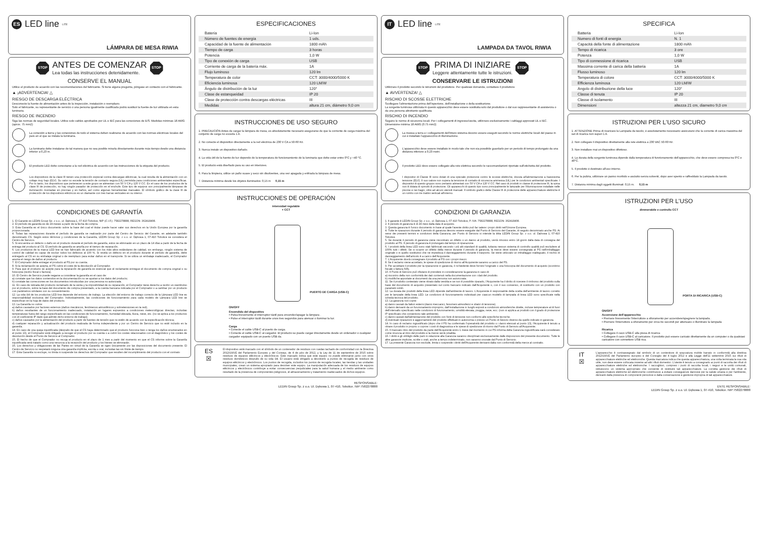ES LED line LITE
LÁMPARA DE MESA RIWIA
STOP
ANTES DE COMENZAR
Lea todas las instrucciones detenidamente.
STOP
CONSERVE EL MANUAL
Utilice el producto de acuerdo con las recomendaciones del fabricante. Si tiene alguna pregunta, póngase en contacto con el fabricante.
▲ ¡ADVERTENCIA! △
RIESGO DE DESCARGA ELÉCTRICA
Desconecte la fuente de alimentación antes de la inspección, instalación o reemplazo.
Solo el fabricante, su representante de servicio o una persona igualmente cualificada podrá sustituir la fuente de luz utilizada en esta luminaria.
RIESGO DE INCENDIO
Siga las normas de seguridad locales. Utilice solo cables aprobados por UL e IEC para las conexiones de E/S. Medidas mínimas 18 AWG (aprox. 75 mm2)
La conexión a tierra y las conexiones de todo el sistema deben realizarse de acuerdo con las normas eléctricas locales del país en el que se instala la luminaria.
La luminaria debe instalarse de tal manera que no sea posible mirarla directamente durante más tiempo desde una distancia inferior a 0,23 m.
El producto LED debe conectarse a la red eléctrica de acuerdo con las instrucciones de la etiqueta del producto.
Los dispositivos de la clase III tienen una protección especial contra descargas eléctricas, la cual resulta de la alimentación con un voltaje muy bajo (ELV). Su valor no excede la tensión de contacto segura (UL) permitida para condiciones ambientales específicas. Por lo tanto, los dispositivos que pertenecen a este grupo se alimentan con 50 V CA y 120 V CC. En el caso de los productos de la clase III de protección, no hay ningún pasador de protección en el enchufe. Este tipo de equipos son principalmente lámparas de iluminación montadas en piscinas y en baños, así como algunas herramientas manuales. El símbolo gráfico de la clase III de protección de los dispositivos eléctricos es un diamante con tres barras verticales en su interior.
CONDICIONES DE GARANTÍA
1. El Garante es LEDIN Group Sp. z o.o., ul. Dębowa 1, 07-410 Tobolice, NIP (C.I.F.): 7582278888, REGON: 362418408.
2. El período de garantía es de 24 meses a partir de la fecha de compra.
3. Esta Garantía es el único documento sobre la base del cual el titular puede hacer valer sus derechos en la Unión Europea por la garantía proporcionada.
4. Todas las reparaciones durante el período de garantía se realizarán por parte del Centro de Servicio del Garante, en adelante también denominado CS. Según estos términos y condiciones de la Garantía, LEDIN Group Sp. z o.o. ul. Dębowa 1, 07-410 Tobolice se considera el Centro de Servicio.
5. Si encuentra un defecto o daño en el producto durante el período de garantía, estos se eliminarán en un plazo de 14 días a partir de la fecha de entrega del producto al CS. El período de garantía se amplía por el tiempo de reparación.
6. Los productos de la marca LED line se han fabricado de acuerdo con los más altos estándares de calidad, sin embargo, ningún sistema de control de calidad es capaz de excluir todos los defectos al 100 %. Si revela un defecto en el producto durante el período de garantía, debe entregarlo al CS en su embalaje original o de reemplazo para evitar daños en el transporte. Si se utiliza un embalaje inadecuado, el Comprador asume el riesgo de daños al producto.
7. El Comprador debe entregar el producto al PS por su cuenta.
8. Si la reclamación se acepta, el PS cubre el coste de la devolución al Comprador.
9. Para que el producto se acepte para la reparación de garantía es esencial que el reclamante entregue el documento de compra original o su fotocopia (recibo fiscal o factura).
10. El Centro de Servicio puede negarse a considerar la garantía en el caso de:
a) constate que los datos contenidos en la documentación no se ajustan a los datos del producto;
b) constate las correcciones en los documentos introducidas por una persona no autorizada.
11. En caso de retirada del producto reclamado de la venta y la imposibilidad de su reparación, el Comprador tiene derecho a recibir un reembolso por el producto, sobre la base del documento de compra presentado, a la cuenta bancaria indicada por el Comprador o a cambiar por un producto con parámetros similares con su consentimiento.
12. La vida útil de los productos LED line depende del entorno de trabajo. La elección del entorno de trabajo correcto de la Lámpara LED line es responsabilidad exclusiva del Comprador. Individualmente, las condiciones de funcionamiento para cada modelo de Lámpara LED line se especifican en la hoja de datos del producto.
13. La Garantía no cubre:
a) daños causados por factores externos (daños mecánicos, fenómenos atmosféricos y sobretensiones en la red);
b) daños resultantes de un funcionamiento inadecuado, instalación en lugares expuestos a condiciones meteorológicas directas, incluidas temperaturas fuera del rango especificado en las condiciones de funcionamiento, humedad elevada, lluvia, nieve, etc. (no se aplica a los productos con el coeficiente IP dado que admite dicho entorno de trabajo);
c) daños causados por la alimentación del producto a partir de fuentes de tensión que no estén de acuerdo con la especificación técnica;
d) cualquier reparación y actualización del producto realizada de forma independiente y por un Centro de Servicio que no esté incluido en la garantía.
14. En caso de una queja injustificada (después de que el CS haya determinado que el producto funciona bien o tenga los daños enumerados en el punto 13), el Comprador está obligado a recoger el producto por su cuenta o a cubrir los costes relacionados con el diagnóstico y los costes de devolución desde el Punto de Servicio al Comprador.
15. El hecho de que el Comprador no recoja el producto en el plazo de 1 mes a partir del momento en que el CS informe sobre la Garantía injustificada será tratado como una renuncia a la recepción del producto y los bienes se eliminarán.
16. Los derechos y obligaciones de las Partes en virtud de la Garantía se rigen únicamente por las disposiciones del documento presente. El Centro de Servicio no respetará ninguna otra garantía implícita, escrita u oral, incluidas las sin límite de tiempo.
17. Esta Garantía no excluye, no limita ni suspende los derechos del Comprador que resulten del incumplimiento del producto con el contrato
ESPECIFICACIONES
| Batería | Li-Ion |
| Número de fuentes de energía | 1 uds. |
| Capacidad de la fuente de alimentación | 1800 mAh |
| Tiempo de carga | 3 horas |
| Potencia | 1,0 W |
| Tipo de conexión de carga | USB |
| Corriente de carga de la batería máx. | 1A |
| Flujo luminoso | 120 lm |
| Temperatura de color | CCT: 3000/4000/5000 K |
| Eficiencia luminosa | 120 LM/W |
| Ángulo de distribución de la luz | 120° |
| Clase de estanqueidad | IP 20 |
| Clase de protección contra descargas eléctricas | III |
| Medidas | altura 21 cm, diámetro 9,0 cm |
INSTRUCCIONES DE USO SEGURO
1. PRECAUCIÓN Antes de cargar la lámpara de mesa, es absolutamente necesario asegurarse de que la corriente de carga máxima del conjunto de carga no exceda 1 A.
2. No conecte el dispositivo directamente a la red eléctrica de 230 V CA a 50-60 Hz.
3. Nunca instale un dispositivo dañado.
4. La vida útil de la fuente de luz depende de la temperatura de funcionamiento de la luminaria que debe estar entre 0°C y +40 °C.
5. El producto está diseñado para su uso en interiores.
6. Para la limpieza, utilice un paño suave y seco sin disolventes, una vez apagada y enfriada la lámpara de mesa.
7. Distancia mínima desde los objetos iluminados: 0,15 m 0,15 m
INSTRUCCIONES DE OPERACIÓN
intensidad regulable
+ CCT
PUERTO DE CARGA (USB-C)
ON/OFF
Encendido del dispositivo
• Pulsa brevemente el interruptor táctil para encender/apagar la lámpara .
• Pulse el interruptor táctil durante unos tres segundos para atenuar o iluminar la luz.
Carga
• Conecte el cable USB-C al puerto de carga.
• Conecte el cable USB-C al cargador. El producto se puede cargar directamente desde un ordenador o cualquier cargador equipado con un puerto USB da.
ES
☒
El dispositivo está marcado con el símbolo de un contenedor de residuos con ruedas tachado de conformidad con la Directiva 2012/19/UE del Parlamento Europeo y del Consejo, de 4 de julio de 2012, y la Ley de 11 de septiembre de 2015 sobre residuos de equipos eléctricos y electrónicos. Este marcado indica que este equipo no puede eliminarse junto con otros residuos domésticos después de su vida útil. El usuario está obligado a devolverlo a puntos de recogida de residuos de equipos eléctricos y electrónicos. Los puntos de recogida, incluidos los puntos de recogida locales, las tiendas y las unidades municipales, crean un sistema apropiado para devolver este equipo. La manipulación adecuada de los residuos de equipos eléctricos y electrónicos contribuye a evitar consecuencias perjudiciales para la salud humana y el medio ambiente como resultado de la presencia de componentes peligrosos, el almacenamiento y tratamiento inadecuados de dichos equipos.
RESPONSABLE:
LEDIN Group Sp. z o.o. Ul. Dębowa 1, 07-410, Tobolice. NIP:7582278888
IT LED line LITE
LAMPADA DA TAVOL RIWIA
STOP
PRIMA DI INIZIARE
Leggere attentamente tutte le istruzioni.
STOP
CONSERVARE LE ISTRUZIONI
Utilizzare il prodotto secondo le istruzioni del produttore. Per qualsiasi domanda, contattare il produttore
▲ AVVERTENZA! △
RISCHIO DI SCOSSE ELETTRICHE
Scollegare l'alimentazione prima dell'ispezione, dell'installazione o della sostituzione.
La sorgente luminosa utilizzata in questo apparecchio deve essere sostituita solo dal produttore o dal suo rappresentante di assistenza o da una persona altrettanto qualificata.
RISCHIO DI INCENDIO
Seguire le norme di sicurezza locali. Per i collegamenti di ingresso/uscita, utilizzare esclusivamente i cablaggi approvati UL e IEC. Dimensione minima 18 AWG (0.75 mm2)
La messa a terra e i collegamenti dell'intero sistema devono essere eseguiti secondo le norme elettriche locali del paese in cui è installato l'apparecchio di illuminazione.
L'apparecchio deve essere installato in modo tale che non sia possibile guardarlo per un periodo di tempo prolungato da una distanza inferiore a 0,23 metri.
Il prodotto LED deve essere collegato alla rete elettrica secondo le raccomandazioni riportate sull'etichetta del prodotto.
I dispositivi di Classe III sono dotati di una speciale protezione contro le scosse elettriche, dovuta all'alimentazione a bassissima tensione (ELV). Il suo valore non supera la tensione di contatto di sicurezza ammessa (UL) per le condizioni ambientali specificate. I dispositivi di questo gruppo sono pertanto alimentati con 50 V CA e 120 V CC. Nel caso di prodotti in classe di protezione III, la spina non è dotata di spinotti di protezione. Gli apparecchi di questo tipo sono principalmente le lampade per l'illuminazione installate nelle piscine e nei bagni, oltre ad alcuni utensili manuali. Il simbolo grafico della Classe III di protezione delle apparecchiature elettriche è un rombo con tre trattini verticali all'interno.
CONDIZIONI DI GARANZIA
1. Il garante è LEDIN Group Sp. z o.o., ul. Dębowa 1, 07-410 Tobolice, P. IVA: 7582278888, REGON: 362418408.
2. Il periodo di garanzia è di 24 mesi dalla data di acquisto.
3. Questa garanzia è l'unico documento in base al quale l'avente diritto può far valere i propri diritti nell'Unione Europea.
4. Tutte le riparazioni durante il periodo di garanzia devono essere eseguite dal Punto di Servizio del Garante, di seguito denominato anche PS. Ai sensi dei presenti termini e condizioni della Garanzia, per Punto di Servizio si intende la ditta LEDIN Group Sp. z o.o. ul. Dębowa 1, 07-410 Tobolice.
5. Se durante il periodo di garanzia viene riscontrato un difetto o un danno al prodotto, verrà rimosso entro 14 giorni dalla data di consegna del prodotto al PS. Il periodo di garanzia è prolungato dal tempo di riparazione.
6. I prodotti della linea LED sono stati fabbricati secondo i più alti standard di qualità, tuttavia nessun sistema di controllo qualità può escludere al 100% tutti i difetti. Se si scopre un difetto della merce durante il periodo di garanzia, la merce deve essere consegnata al PS nell'imballaggio originale o in quello sostitutivo che ne impedisca il danneggiamento durante il trasporto. Se viene utilizzato un imballaggio inadeguato, il rischio di danneggiamento dell'articolo è a carico dell'Acquirente.
7. L'Acquirente dovrà consegnare il prodotto al PS con i propri mezzi.
8. Se il reclamo viene accettato, le spese di spedizione di ritorno all'Acquirente saranno a carico del PS.
9. Per accettare il prodotto per la riparazione in garanzia, il richiedente deve fornire l'originale o una fotocopia del documento di acquisto (scontrino fiscale o fattura IVA).
10. Il Punto di Servizio può rifiutarsi di prendere in considerazione la garanzia in caso di:
a) riscontro della non conformità dei dati contenuti nella documentazione con i dati del prodotto.
b) modifiche apportate ai documenti da una persona non autorizzata.
11. Se il prodotto contestato viene ritirato dalla vendita e se non è possibile ripararlo, l'Acquirente ha il diritto di ricevere il rimborso del prodotto sulla base del documento di acquisto presentato sul conto bancario indicato dall'Acquirente o, con il suo consenso, di sostituirlo con un prodotto con parametri simili.
12. La durata dei prodotti della linea LED dipende dall'ambiente di lavoro. L'Acquirente è responsabile della scelta dell'ambiente di lavoro corretto per le lampade della linea LED. Le condizioni di funzionamento individuali per ciascun modello di lampada di linea LED sono specificate nella scheda tecnica del prodotto.
13. La garanzia non copre:
a) danni causati da fattori esterni (danni meccanici, fenomeni atmosferici e sbalzi di tensione).
b) danni derivanti da un funzionamento improprio, dall'installazione in luoghi esposti a condizioni atmosferiche dirette, incluse temperature al di fuori dell'intervallo specificato nelle condizioni di funzionamento, umidità elevata, pioggia, neve, ecc. (non si applica ai prodotti con il grado di protezione IP specificato che consentono tale ambiente).
c) danni causati dall'alimentazione del prodotto con fonti di tensione non conformi alle specifiche tecniche.
d) eventuali riparazioni e aggiornamenti del prodotto effettuati in autonomia o presso un Punto di Sevizio diverso da quello indicato in garanzia.
14. In caso di reclamo ingiustificato (dopo che il PS ha confermato l'operatività del prodotto o i danni elencati al punto 13), l'Acquirente è tenuto a ritirare il prodotto in proprio o coprire i costi di diagnostica e le spese di spedizione di ritorno dal Punto di Servizio all'Acquirente.
15. Il mancato ritiro del prodotto da parte dell'Acquirente entro 1 mese dal momento in cui PS informa della Garanzia ingiustificata sarà considerato come rinuncia al ritiro del prodotto e la merce verrà smaltita.
16. I diritti e gli obblighi delle parti in relazione alla Garanzia saranno disciplinati esclusivamente dalle disposizioni del presente documento. Tutte le altre garanzie implicite, scritte o orali, anche a tempo indeterminato, non saranno onorate dal Punto di Servizio.
17. La presente Garanzia non esclude, limita o sospende i diritti dell'Acquirente derivanti dalla non conformità della merce al contratto.
SPECIFICA
| Batteria | Li-Ion |
| Numero di fonti di energia | N. 1 |
| Capacità della fonte di alimentazione | 1800 mAh |
| Tempo di ricarica | 3 ore |
| Potenza | 1,0 W |
| Tipo di connessione di ricarica | USB |
| Massima corrente di carica della batteria | 1A |
| Flusso luminoso | 120 lm |
| Temperatura di colore | CCT: 3000/4000/5000 K |
| Efficienza luminosa | 120 LM/W |
| Angolo di distribuzione della luce | 120° |
| Classe di tenuta | IP 20 |
| Classe di isolamento | III |
| Dimensioni | altezza 21 cm, diametro 9,0 cm |
ISTRUZIONI PER L'USO SICURO
1. ATTENZIONE Prima di ricaricare la Lampada da tavolo, è assolutamente necessario assicurarsi che la corrente di carica massima del set di ricarica non superi 1 A.
2. Non collegare il dispositivo direttamente alla rete elettrica a 230 VAC 50-60 Hz.
3. Non installare mai un dispositivo difettoso.
4. La durata della sorgente luminosa dipende dalla temperatura di funzionamento dell'apparecchio, che deve essere compresa tra 0°C e 40°C.
5. Il prodotto è destinato all'uso interno.
6. Per la pulizia, utilizzare un panno morbido e asciutto senza solventi, dopo aver spento e raffreddato la Lampada da tavolo.
7. Distanza minima dagli oggetti illuminati: 0,15 m. 0,15 m
ISTRUZIONI PER L'USO
dimmerabile e controllo CCT
PORTA DI RICARICA (USB-C)
ON/OFF
Accensione dell'apparecchio
• Premere brevemente l'interruttore a sfioramento per accendere/spegnere la lampada .
• Premere l'interruttore a sfioramento per circa tre secondi per attenuare o illuminare la lampada
Ricarica
• Collegare il cavo USB-C alla presa di ricarica
• Collegare il cavo USB-C al caricatore. Il prodotto può essere caricato direttamente da un computer o da qualsiasi caricatore con connettore USB rica.
IT
☒
L'apparecchio è contrassegnato dal simbolo di un contenitore di spazzatura mobile barrato in conformità alla direttiva 2012/19/UE del Parlamento europeo e del Consiglio del 4 luglio 2012 e alla Legge dell'11 settembre 2015 sui rifiuti di apparecchiature elettriche ed elettroniche. Questa marcatura indica che questa apparecchiatura, una volta terminata la sua vita utile, non deve essere collocata insieme ad altri rifiuti domestici. L'utente è tenuto a consegnarlo ai punti di raccolta dei rifiuti di apparecchiature elettriche ed elettroniche. I raccoglitori, compresi i punti di raccolta locali, i negozi e le unità comunali, istituiscono un sistema appropriato che consente di restituire tali apparecchiature. La corretta gestione dei rifiuti di apparecchiature elettriche ed elettroniche contribuisce a evitare conseguenze dannose per la salute umana e per l'ambiente, derivanti dalla presenza di componenti pericolosi e dalla conservazione e gestione impropria di tali apparecchiature.
ENTE RESPONSABILE:
LEDIN Group Sp. z o.o. Ul. Dębowa 1, 07-410, Tobolice. NIP:7582278888